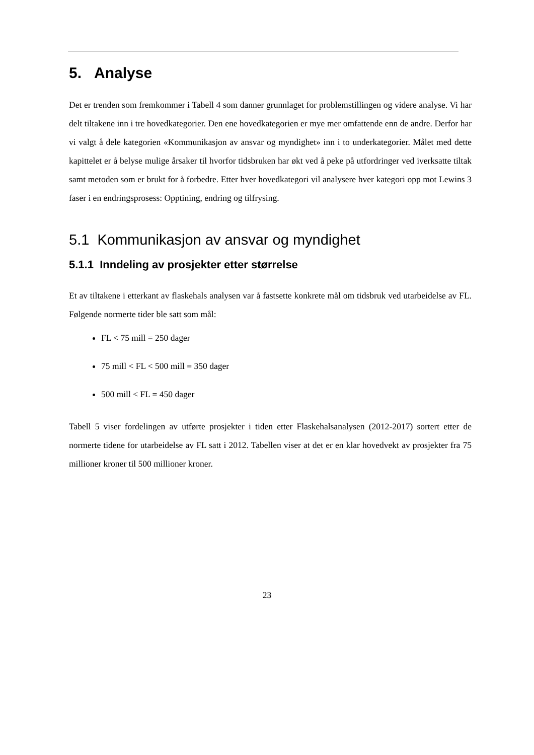5. Analyse
Det er trenden som fremkommer i Tabell 4 som danner grunnlaget for problemstillingen og videre analyse. Vi har delt tiltakene inn i tre hovedkategorier. Den ene hovedkategorien er mye mer omfattende enn de andre. Derfor har vi valgt å dele kategorien «Kommunikasjon av ansvar og myndighet» inn i to underkategorier. Målet med dette kapittelet er å belyse mulige årsaker til hvorfor tidsbruken har økt ved å peke på utfordringer ved iverksatte tiltak samt metoden som er brukt for å forbedre. Etter hver hovedkategori vil analysere hver kategori opp mot Lewins 3 faser i en endringsprosess: Opptining, endring og tilfrysing.
5.1 Kommunikasjon av ansvar og myndighet
5.1.1 Inndeling av prosjekter etter størrelse
Et av tiltakene i etterkant av flaskehals analysen var å fastsette konkrete mål om tidsbruk ved utarbeidelse av FL. Følgende normerte tider ble satt som mål:
FL < 75 mill = 250 dager
75 mill < FL < 500 mill = 350 dager
500 mill < FL = 450 dager
Tabell 5 viser fordelingen av utførte prosjekter i tiden etter Flaskehalsanalysen (2012-2017) sortert etter de normerte tidene for utarbeidelse av FL satt i 2012. Tabellen viser at det er en klar hovedvekt av prosjekter fra 75 millioner kroner til 500 millioner kroner.
23